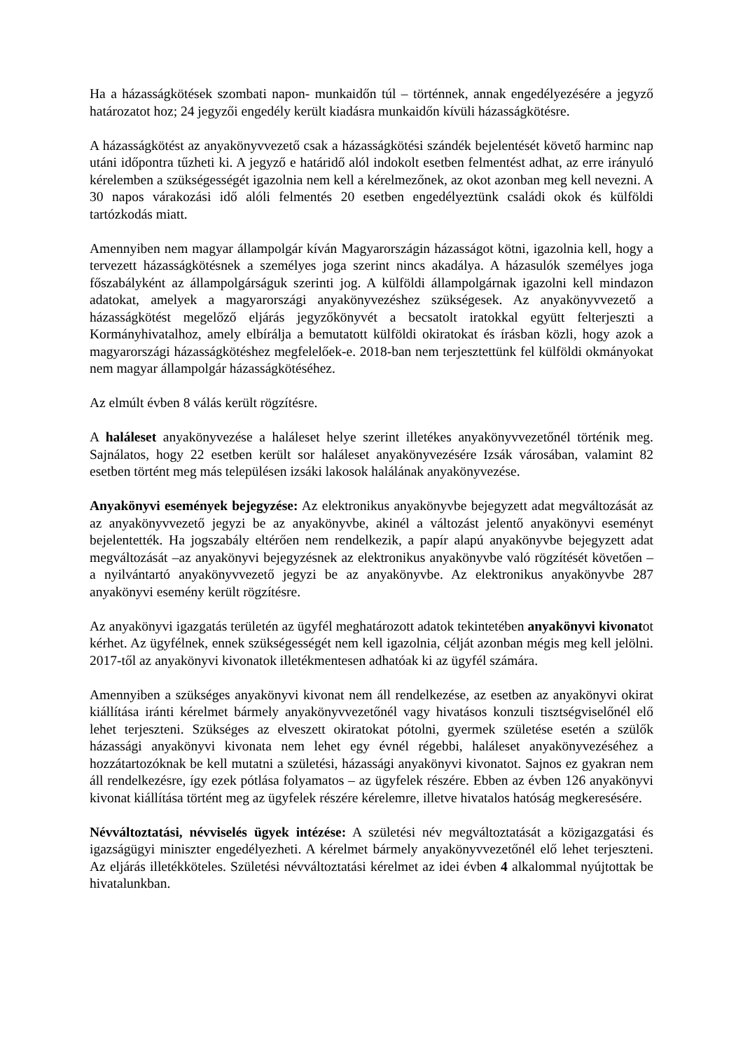Ha a házasságkötések szombati napon- munkaidőn túl – történnek, annak engedélyezésére a jegyző határozatot hoz; 24 jegyzői engedély került kiadásra munkaidőn kívüli házasságkötésre.
A házasságkötést az anyakönyvvezető csak a házasságkötési szándék bejelentését követő harminc nap utáni időpontra tűzheti ki. A jegyző e határidő alól indokolt esetben felmentést adhat, az erre irányuló kérelemben a szükségességét igazolnia nem kell a kérelmezőnek, az okot azonban meg kell nevezni. A 30 napos várakozási idő alóli felmentés 20 esetben engedélyeztünk családi okok és külföldi tartózkodás miatt.
Amennyiben nem magyar állampolgár kíván Magyarországin házasságot kötni, igazolnia kell, hogy a tervezett házasságkötésnek a személyes joga szerint nincs akadálya. A házasulók személyes joga főszabályként az állampolgárságuk szerinti jog. A külföldi állampolgárnak igazolni kell mindazon adatokat, amelyek a magyarországi anyakönyvezéshez szükségesek. Az anyakönyvvezető a házasságkötést megelőző eljárás jegyzőkönyvét a becsatolt iratokkal együtt felterjeszti a Kormányhivatalhoz, amely elbírálja a bemutatott külföldi okiratokat és írásban közli, hogy azok a magyarországi házasságkötéshez megfelelőek-e. 2018-ban nem terjesztettünk fel külföldi okmányokat nem magyar állampolgár házasságkötéséhez.
Az elmúlt évben 8 válás került rögzítésre.
A haláleset anyakönyvezése a haláleset helye szerint illetékes anyakönyvvezetőnél történik meg. Sajnálatos, hogy 22 esetben került sor haláleset anyakönyvezésére Izsák városában, valamint 82 esetben történt meg más településen izsáki lakosok halálának anyakönyvezése.
Anyakönyvi események bejegyzése: Az elektronikus anyakönyvbe bejegyzett adat megváltozását az az anyakönyvvezető jegyzi be az anyakönyvbe, akinél a változást jelentő anyakönyvi eseményt bejelentették. Ha jogszabály eltérően nem rendelkezik, a papír alapú anyakönyvbe bejegyzett adat megváltozását –az anyakönyvi bejegyzésnek az elektronikus anyakönyvbe való rögzítését követően – a nyilvántartó anyakönyvvezető jegyzi be az anyakönyvbe. Az elektronikus anyakönyvbe 287 anyakönyvi esemény került rögzítésre.
Az anyakönyvi igazgatás területén az ügyfél meghatározott adatok tekintetében anyakönyvi kivonatot kérhet. Az ügyfélnek, ennek szükségességét nem kell igazolnia, célját azonban mégis meg kell jelölni. 2017-től az anyakönyvi kivonatok illetékmentesen adhatóak ki az ügyfél számára.
Amennyiben a szükséges anyakönyvi kivonat nem áll rendelkezése, az esetben az anyakönyvi okirat kiállítása iránti kérelmet bármely anyakönyvvezetőnél vagy hivatásos konzuli tisztségviselőnél elő lehet terjeszteni. Szükséges az elveszett okiratokat pótolni, gyermek születése esetén a szülők házassági anyakönyvi kivonata nem lehet egy évnél régebbi, haláleset anyakönyvezéséhez a hozzátartozóknak be kell mutatni a születési, házassági anyakönyvi kivonatot. Sajnos ez gyakran nem áll rendelkezésre, így ezek pótlása folyamatos – az ügyfelek részére. Ebben az évben 126 anyakönyvi kivonat kiállítása történt meg az ügyfelek részére kérelemre, illetve hivatalos hatóság megkeresésére.
Névváltoztatási, névviselés ügyek intézése: A születési név megváltoztatását a közigazgatási és igazságügyi miniszter engedélyezheti. A kérelmet bármely anyakönyvvezetőnél elő lehet terjeszteni. Az eljárás illetékköteles. Születési névváltoztatási kérelmet az idei évben 4 alkalommal nyújtottak be hivatalunkban.